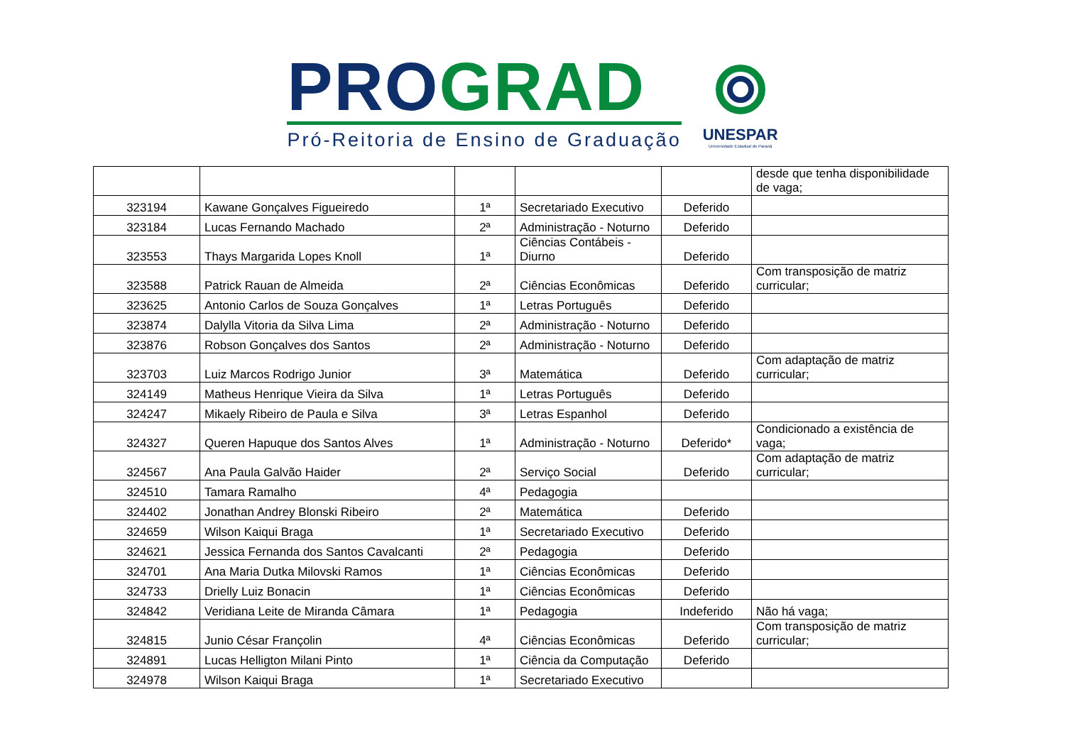PRO GRAD
Pró-Reitoria de Ensino de Graduação
UNESPAR
Universidade Estadual do Paraná
| | | | | | desde que tenha disponibilidade de vaga; |
| 323194 | Kawane Gonçalves Figueiredo | 1ª | Secretariado Executivo | Deferido | |
| 323184 | Lucas Fernando Machado | 2ª | Administração - Noturno | Deferido | |
| 323553 | Thays Margarida Lopes Knoll | 1ª | Ciências Contábeis - Diurno | Deferido | |
| 323588 | Patrick Rauan de Almeida | 2ª | Ciências Econômicas | Deferido | Com transposição de matriz curricular; |
| 323625 | Antonio Carlos de Souza Gonçalves | 1ª | Letras Português | Deferido | |
| 323874 | Dalylla Vitoria da Silva Lima | 2ª | Administração - Noturno | Deferido | |
| 323876 | Robson Gonçalves dos Santos | 2ª | Administração - Noturno | Deferido | |
| 323703 | Luiz Marcos Rodrigo Junior | 3ª | Matemática | Deferido | Com adaptação de matriz curricular; |
| 324149 | Matheus Henrique Vieira da Silva | 1ª | Letras Português | Deferido | |
| 324247 | Mikaely Ribeiro de Paula e Silva | 3ª | Letras Espanhol | Deferido | |
| 324327 | Queren Hapuque dos Santos Alves | 1ª | Administração - Noturno | Deferido* | Condicionado a existência de vaga; |
| 324567 | Ana Paula Galvão Haider | 2ª | Serviço Social | Deferido | Com adaptação de matriz curricular; |
| 324510 | Tamara Ramalho | 4ª | Pedagogia | | |
| 324402 | Jonathan Andrey Blonski Ribeiro | 2ª | Matemática | Deferido | |
| 324659 | Wilson Kaiqui Braga | 1ª | Secretariado Executivo | Deferido | |
| 324621 | Jessica Fernanda dos Santos Cavalcanti | 2ª | Pedagogia | Deferido | |
| 324701 | Ana Maria Dutka Milovski Ramos | 1ª | Ciências Econômicas | Deferido | |
| 324733 | Drielly Luiz Bonacin | 1ª | Ciências Econômicas | Deferido | |
| 324842 | Veridiana Leite de Miranda Câmara | 1ª | Pedagogia | Indeferido | Não há vaga; |
| 324815 | Junio César Françolin | 4ª | Ciências Econômicas | Deferido | Com transposição de matriz curricular; |
| 324891 | Lucas Helligton Milani Pinto | 1ª | Ciência da Computação | Deferido | |
| 324978 | Wilson Kaiqui Braga | 1ª | Secretariado Executivo | | |